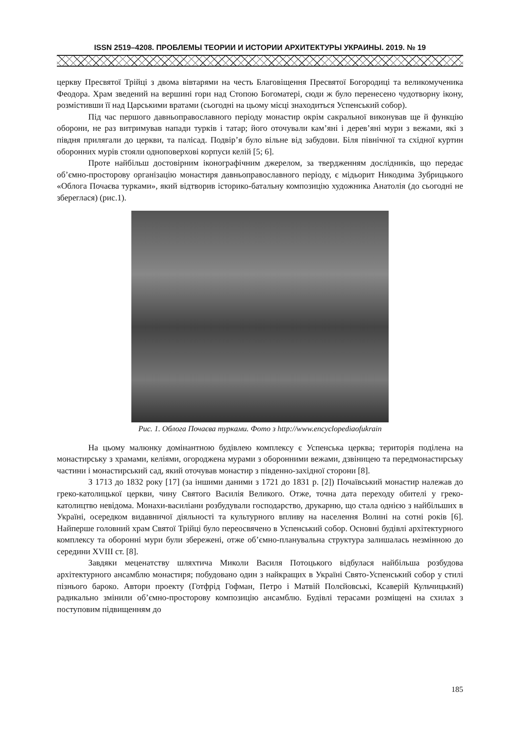ISSN 2519–4208. ПРОБЛЕМЫ ТЕОРИИ И ИСТОРИИ АРХИТЕКТУРЫ УКРАИНЫ. 2019. № 19
церкву Пресвятої Трійці з двома вівтарями на честь Благовіщення Пресвятої Богородиці та великомученика Феодора. Храм зведений на вершині гори над Стопою Богоматері, сюди ж було перенесено чудотворну ікону, розмістивши її над Царськими вратами (сьогодні на цьому місці знаходиться Успенський собор).
Під час першого давньоправославного періоду монастир окрім сакральної виконував ще й функцію оборони, не раз витримував напади турків і татар; його оточували кам’яні і дерев’яні мури з вежами, які з півдня прилягали до церкви, та палісад. Подвір’я було вільне від забудови. Біля північної та східної куртин оборонних мурів стояли одноповерхові корпуси келій [5; 6].
Проте найбільш достовірним іконографічним джерелом, за твердженням дослідників, що передає об’ємно-просторову організацію монастиря давньоправославного періоду, є мідьорит Никодима Зубрицького «Облога Почаєва турками», який відтворив історико-батальну композицію художника Анатолія (до сьогодні не збереглася) (рис.1).
Рис. 1. Облога Почаєва турками. Фото з http://www.encyclopediaofukrain
На цьому малюнку домінантною будівлею комплексу є Успенська церква; територія поділена на монастирську з храмами, келіями, огороджена мурами з оборонними вежами, дзвіницею та передмонастирську частини і монастирський сад, який оточував монастир з південно-західної сторони [8].
З 1713 до 1832 року [17] (за іншими даними з 1721 до 1831 р. [2]) Почаївський монастир належав до греко-католицької церкви, чину Святого Василія Великого. Отже, точна дата переходу обителі у греко-католицтво невідома. Монахи-василіани розбудували господарство, друкарню, що стала однією з найбільших в Україні, осередком видавничої діяльності та культурного впливу на населення Волині на сотні років [6]. Найперше головний храм Святої Трійці було переосвячено в Успенський собор. Основні будівлі архітектурного комплексу та оборонні мури були збережені, отже об’ємно-планувальна структура залишалась незмінною до середини XVIII ст. [8].
Завдяки меценатству шляхтича Миколи Василя Потоцького відбулася найбільша розбудова архітектурного ансамблю монастиря; побудовано один з найкращих в Україні Свято-Успенський собор у стилі пізнього бароко. Автори проекту (Готфрід Гофман, Петро і Матвій Полєйовські, Ксаверій Кульчицький) радикально змінили об’ємно-просторову композицію ансамблю. Будівлі терасами розміщені на схилах з поступовим підвищенням до
185